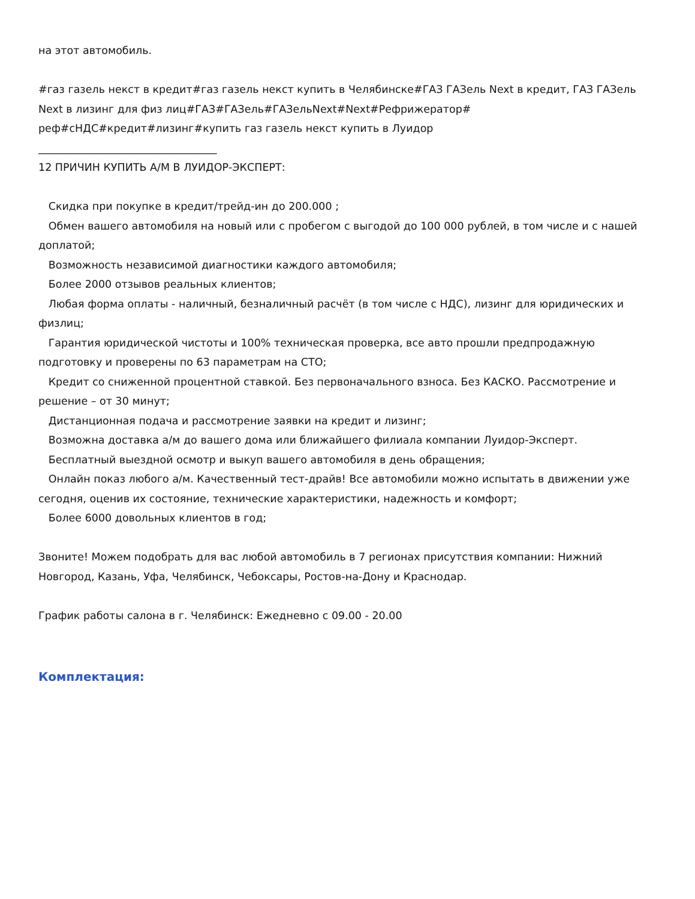на этот автомобиль.
#газ газель некст в кредит#газ газель некст купить в Челябинске#ГАЗ ГАЗель Next в кредит, ГАЗ ГАЗель Next в лизинг для физ лиц#ГАЗ#ГАЗель#ГАЗельNext#Next#Рефрижератор# реф#сНДС#кредит#лизинг#купить газ газель некст купить в Луидор
__________________________________
12 ПРИЧИН КУПИТЬ А/М В ЛУИДОР-ЭКСПЕРТ:
Скидка при покупке в кредит/трейд-ин до 200.000 ;
Обмен вашего автомобиля на новый или с пробегом с выгодой до 100 000 рублей, в том числе и с нашей доплатой;
Возможность независимой диагностики каждого автомобиля;
Более 2000 отзывов реальных клиентов;
Любая форма оплаты - наличный, безналичный расчёт (в том числе с НДС), лизинг для юридических и физлиц;
Гарантия юридической чистоты и 100% техническая проверка, все авто прошли предпродажную подготовку и проверены по 63 параметрам на СТО;
Кредит со сниженной процентной ставкой. Без первоначального взноса. Без КАСКО. Рассмотрение и решение – от 30 минут;
Дистанционная подача и рассмотрение заявки на кредит и лизинг;
Возможна доставка а/м до вашего дома или ближайшего филиала компании Луидор-Эксперт.
Бесплатный выездной осмотр и выкуп вашего автомобиля в день обращения;
Онлайн показ любого а/м. Качественный тест-драйв! Все автомобили можно испытать в движении уже сегодня, оценив их состояние, технические характеристики, надежность и комфорт;
Более 6000 довольных клиентов в год;
Звоните! Можем подобрать для вас любой автомобиль в 7 регионах присутствия компании: Нижний Новгород, Казань, Уфа, Челябинск, Чебоксары, Ростов-на-Дону и Краснодар.
График работы салона в г. Челябинск: Ежедневно с 09.00 - 20.00
Комплектация: